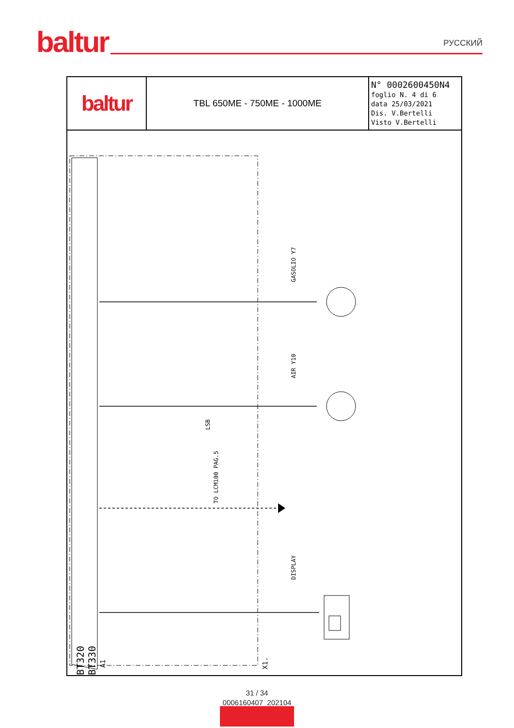baltur
РУССКИЙ
| baltur | TBL 650ME - 750ME - 1000ME | N° 0002600450N4 foglio N. 4 di 6 data 25/03/2021 Dis. V.Bertelli Visto V.Bertelli |
GASOLIO Y7
AIR Y10
TO LCM100 PAG.5
LSB
DISPLAY
BT320 BT330
A1
X1.
31 / 34
0006160407_202104